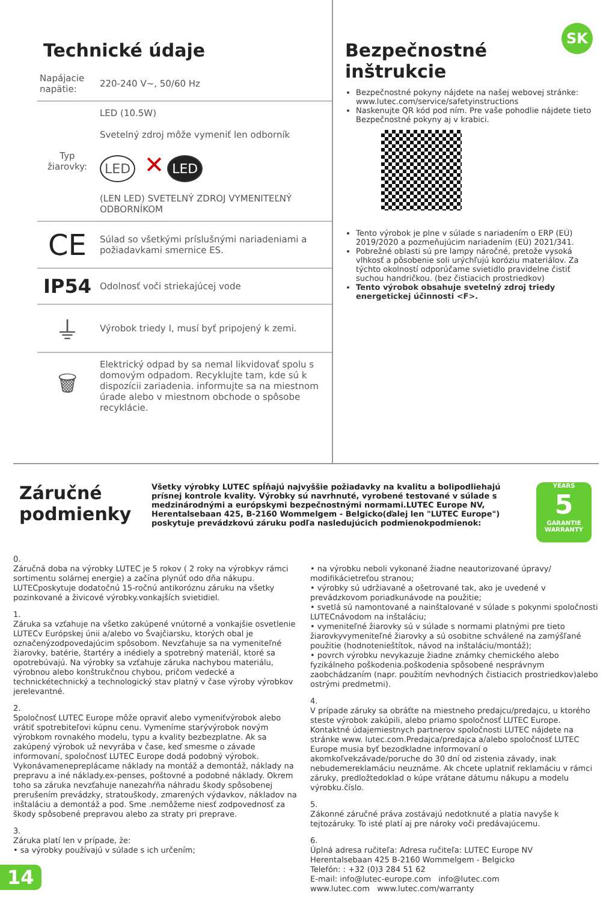Technické údaje
| Napájacie napätie: | 220-240 V~, 50/60 Hz |
| Typ žiarovky: | LED (10.5W) Svetelný zdroj môže vymeniť len odborník LED ✕ LED (LEN LED) SVETELNÝ ZDROJ VYMENITEĽNÝ ODBORNÍKOM |
| CE | Súlad so všetkými príslušnými nariadeniami a požiadavkami smernice ES. |
| IP54 | Odolnosť voči striekajúcej vode |
| ⏚ | Výrobok triedy I, musí byť pripojený k zemi. |
| 🗑 | Elektrický odpad by sa nemal likvidovať spolu s domovým odpadom. Recyklujte tam, kde sú k dispozícii zariadenia. informujte sa na miestnom úrade alebo v miestnom obchode o spôsobe recyklácie. |
SK
Bezpečnostné
inštrukcie
Bezpečnostné pokyny nájdete na našej webovej stránke: www.lutec.com/service/safetyinstructions
Naskenujte QR kód pod ním. Pre vaše pohodlie nájdete tieto Bezpečnostné pokyny aj v krabici.
Tento výrobok je plne v súlade s nariadením o ERP (EÚ) 2019/2020 a pozmeňujúcim nariadením (EÚ) 2021/341.
Pobrežné oblasti sú pre lampy náročné, pretože vysoká vlhkosť a pôsobenie soli urýchľujú koróziu materiálov. Za týchto okolností odporúčame svietidlo pravidelne čistiť suchou handričkou. (bez čistiacich prostriedkov)
Tento výrobok obsahuje svetelný zdroj triedy energetickej účinnosti <F>.
Záručné podmienky
Všetky výrobky LUTEC spĺňajú najvyššie požiadavky na kvalitu a bolipodliehajú prísnej kontrole kvality. Výrobky sú navrhnuté, vyrobené testované v súlade s medzinárodnými a európskymi bezpečnostnými normami.LUTEC Europe NV, Herentalsebaan 425, B-2160 Wommelgem - Belgicko(ďalej len "LUTEC Europe") poskytuje prevádzkovú záruku podľa nasledujúcich podmienokpodmienok:
YEARS
5
GARANTIE WARRANTY
0.
Záručná doba na výrobky LUTEC je 5 rokov ( 2 roky na výrobkyv rámci sortimentu solárnej energie) a začína plynúť odo dňa nákupu. LUTECposkytuje dodatočnú 15-ročnú antikoróznu záruku na všetky pozinkované a živicové výrobky.vonkajších svietidiel.
1.
Záruka sa vzťahuje na všetko zakúpené vnútorné a vonkajšie osvetlenie LUTECv Európskej únii a/alebo vo Švajčiarsku, ktorých obal je označenýzodpovedajúcim spôsobom. Nevzťahuje sa na vymeniteľné žiarovky, batérie, štartéry a inédiely a spotrebný materiál, ktoré sa opotrebúvajú. Na výrobky sa vzťahuje záruka nachybou materiálu, výrobnou alebo konštrukčnou chybou, pričom vedecké a technickétechnický a technologický stav platný v čase výroby výrobkov jerelevantné.
2.
Spoločnosť LUTEC Europe môže opraviť alebo vymeniťvýrobok alebo vrátiť spotrebiteľovi kúpnu cenu. Vymeníme starývýrobok novým výrobkom rovnakého modelu, typu a kvality bezbezplatne. Ak sa zakúpený výrobok už nevyrába v čase, keď smesme o závade informovaní, spoločnosť LUTEC Europe dodá podobný výrobok. Vykonávamenepreplácame náklady na montáž a demontáž, náklady na prepravu a iné náklady.ex-penses, poštovné a podobné náklady. Okrem toho sa záruka nevzťahuje nanezahŕňa náhradu škody spôsobenej prerušením prevádzky, stratouškody, zmarených výdavkov, nákladov na inštaláciu a demontáž a pod. Sme .nemôžeme niesť zodpovednosť za škody spôsobené prepravou alebo za straty pri preprave.
3.
Záruka platí len v prípade, že:
• sa výrobky používajú v súlade s ich určením;
• na výrobku neboli vykonané žiadne neautorizované úpravy/ modifikácietreťou stranou;
• výrobky sú udržiavané a ošetrované tak, ako je uvedené v prevádzkovom poriadkunávode na použitie;
• svetlá sú namontované a nainštalované v súlade s pokynmi spoločnosti LUTECnávodom na inštaláciu;
• vymeniteľné žiarovky sú v súlade s normami platnými pre tieto žiarovkyvymeniteľné žiarovky a sú osobitne schválené na zamýšľané použitie (hodnotenieštítok, návod na inštaláciu/montáž);
• povrch výrobku nevykazuje žiadne známky chemického alebo fyzikálneho poškodenia.poškodenia spôsobené nesprávnym zaobchádzaním (napr. použitím nevhodných čistiacich prostriedkov)alebo ostrými predmetmi).
4.
V prípade záruky sa obráťte na miestneho predajcu/predajcu, u ktorého steste výrobok zakúpili, alebo priamo spoločnosť LUTEC Europe. Kontaktné údajemiestnych partnerov spoločnosti LUTEC nájdete na stránke www. lutec.com.Predajca/predajca a/alebo spoločnosť LUTEC Europe musia byť bezodkladne informovaní o akomkoľvekzávade/poruche do 30 dní od zistenia závady, inak nebudemereklamáciu neuznáme. Ak chcete uplatniť reklamáciu v rámci záruky, predložtedoklad o kúpe vrátane dátumu nákupu a modelu výrobku.číslo.
5.
Zákonné záručné práva zostávajú nedotknuté a platia navyše k tejtozáruky. To isté platí aj pre nároky voči predávajúcemu.
6.
Úplná adresa ručiteľa: Adresa ručiteľa: LUTEC Europe NV
Herentalsebaan 425 B-2160 Wommelgem - Belgicko
Telefón: : +32 (0)3 284 51 62
E-mail: info@lutec-europe.com info@lutec.com
www.lutec.com www.lutec.com/warranty
14